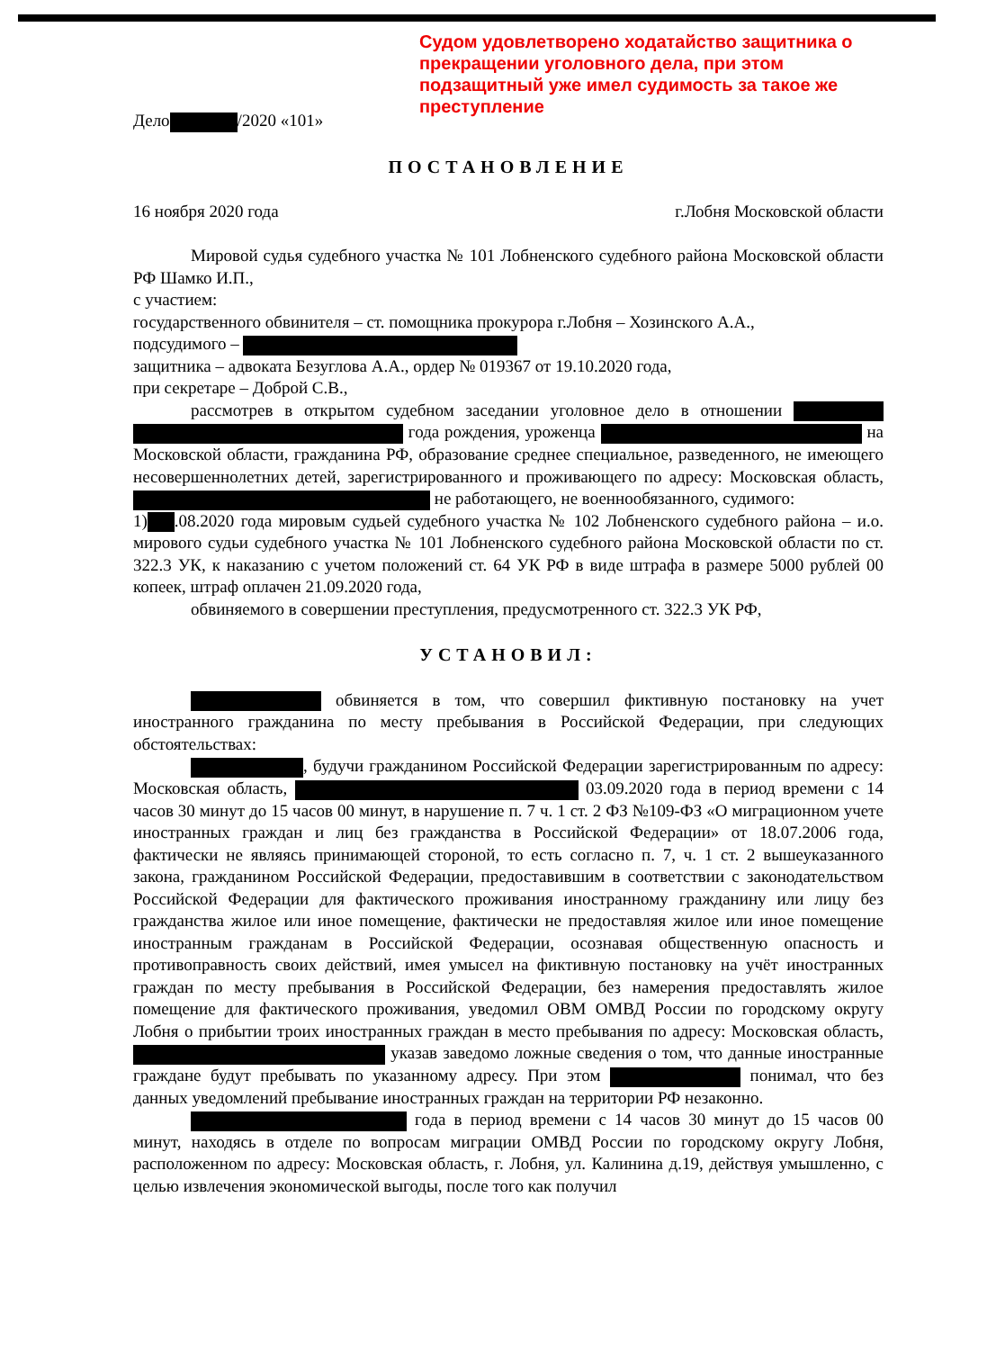Судом удовлетворено ходатайство защитника о прекращении уголовного дела, при этом подзащитный уже имел судимость за такое же преступление
Дело /2020 «101»
ПОСТАНОВЛЕНИЕ
16 ноября 2020 года г.Лобня Московской области
Мировой судья судебного участка № 101 Лобненского судебного района Московской области РФ Шамко И.П.,
с участием:
государственного обвинителя – ст. помощника прокурора г.Лобня – Хозинского А.А.,
подсудимого –
защитника – адвоката Безуглова А.А., ордер № 019367 от 19.10.2020 года,
при секретаре – Доброй С.В.,
рассмотрев в открытом судебном заседании уголовное дело в отношении года рождения, уроженца на Московской области, гражданина РФ, образование среднее специальное, разведенного, не имеющего несовершеннолетних детей, зарегистрированного и проживающего по адресу: Московская область, не работающего, не военнообязанного, судимого:
1) .08.2020 года мировым судьей судебного участка № 102 Лобненского судебного района – и.о. мирового судьи судебного участка № 101 Лобненского судебного района Московской области по ст. 322.3 УК, к наказанию с учетом положений ст. 64 УК РФ в виде штрафа в размере 5000 рублей 00 копеек, штраф оплачен 21.09.2020 года,
обвиняемого в совершении преступления, предусмотренного ст. 322.3 УК РФ,
УСТАНОВИЛ:
обвиняется в том, что совершил фиктивную постановку на учет иностранного гражданина по месту пребывания в Российской Федерации, при следующих обстоятельствах:
, будучи гражданином Российской Федерации зарегистрированным по адресу: Московская область, 03.09.2020 года в период времени с 14 часов 30 минут до 15 часов 00 минут, в нарушение п. 7 ч. 1 ст. 2 ФЗ №109-ФЗ «О миграционном учете иностранных граждан и лиц без гражданства в Российской Федерации» от 18.07.2006 года, фактически не являясь принимающей стороной, то есть согласно п. 7, ч. 1 ст. 2 вышеуказанного закона, гражданином Российской Федерации, предоставившим в соответствии с законодательством Российской Федерации для фактического проживания иностранному гражданину или лицу без гражданства жилое или иное помещение, фактически не предоставляя жилое или иное помещение иностранным гражданам в Российской Федерации, осознавая общественную опасность и противоправность своих действий, имея умысел на фиктивную постановку на учёт иностранных граждан по месту пребывания в Российской Федерации, без намерения предоставлять жилое помещение для фактического проживания, уведомил ОВМ ОМВД России по городскому округу Лобня о прибытии троих иностранных граждан в место пребывания по адресу: Московская область, указав заведомо ложные сведения о том, что данные иностранные граждане будут пребывать по указанному адресу. При этом понимал, что без данных уведомлений пребывание иностранных граждан на территории РФ незаконно.
года в период времени с 14 часов 30 минут до 15 часов 00 минут, находясь в отделе по вопросам миграции ОМВД России по городскому округу Лобня, расположенном по адресу: Московская область, г. Лобня, ул. Калинина д.19, действуя умышленно, с целью извлечения экономической выгоды, после того как получил